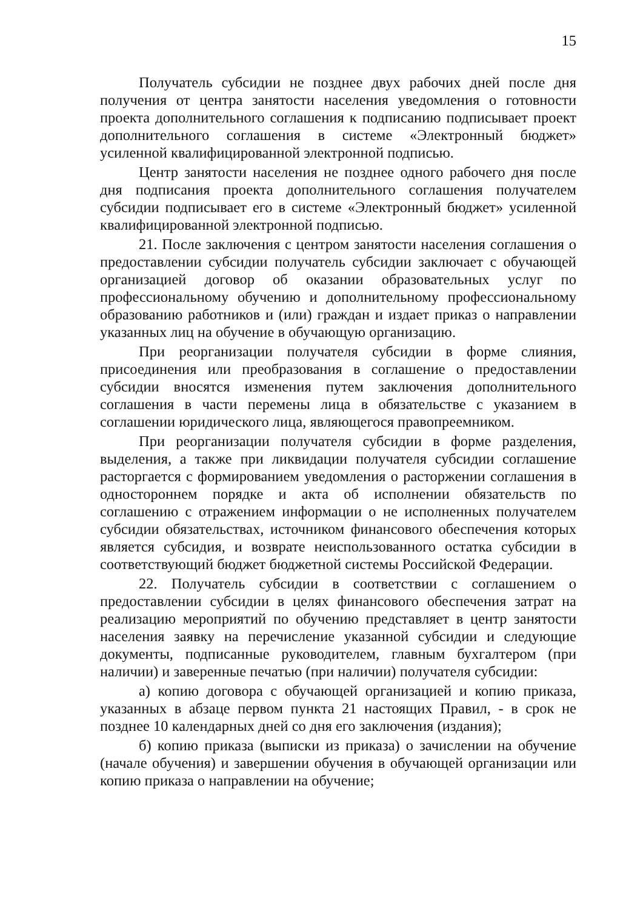15
Получатель субсидии не позднее двух рабочих дней после дня получения от центра занятости населения уведомления о готовности проекта дополнительного соглашения к подписанию подписывает проект дополнительного соглашения в системе «Электронный бюджет» усиленной квалифицированной электронной подписью.
Центр занятости населения не позднее одного рабочего дня после дня подписания проекта дополнительного соглашения получателем субсидии подписывает его в системе «Электронный бюджет» усиленной квалифицированной электронной подписью.
21. После заключения с центром занятости населения соглашения о предоставлении субсидии получатель субсидии заключает с обучающей организацией договор об оказании образовательных услуг по профессиональному обучению и дополнительному профессиональному образованию работников и (или) граждан и издает приказ о направлении указанных лиц на обучение в обучающую организацию.
При реорганизации получателя субсидии в форме слияния, присоединения или преобразования в соглашение о предоставлении субсидии вносятся изменения путем заключения дополнительного соглашения в части перемены лица в обязательстве с указанием в соглашении юридического лица, являющегося правопреемником.
При реорганизации получателя субсидии в форме разделения, выделения, а также при ликвидации получателя субсидии соглашение расторгается с формированием уведомления о расторжении соглашения в одностороннем порядке и акта об исполнении обязательств по соглашению с отражением информации о не исполненных получателем субсидии обязательствах, источником финансового обеспечения которых является субсидия, и возврате неиспользованного остатка субсидии в соответствующий бюджет бюджетной системы Российской Федерации.
22. Получатель субсидии в соответствии с соглашением о предоставлении субсидии в целях финансового обеспечения затрат на реализацию мероприятий по обучению представляет в центр занятости населения заявку на перечисление указанной субсидии и следующие документы, подписанные руководителем, главным бухгалтером (при наличии) и заверенные печатью (при наличии) получателя субсидии:
а) копию договора с обучающей организацией и копию приказа, указанных в абзаце первом пункта 21 настоящих Правил, - в срок не позднее 10 календарных дней со дня его заключения (издания);
б) копию приказа (выписки из приказа) о зачислении на обучение (начале обучения) и завершении обучения в обучающей организации или копию приказа о направлении на обучение;